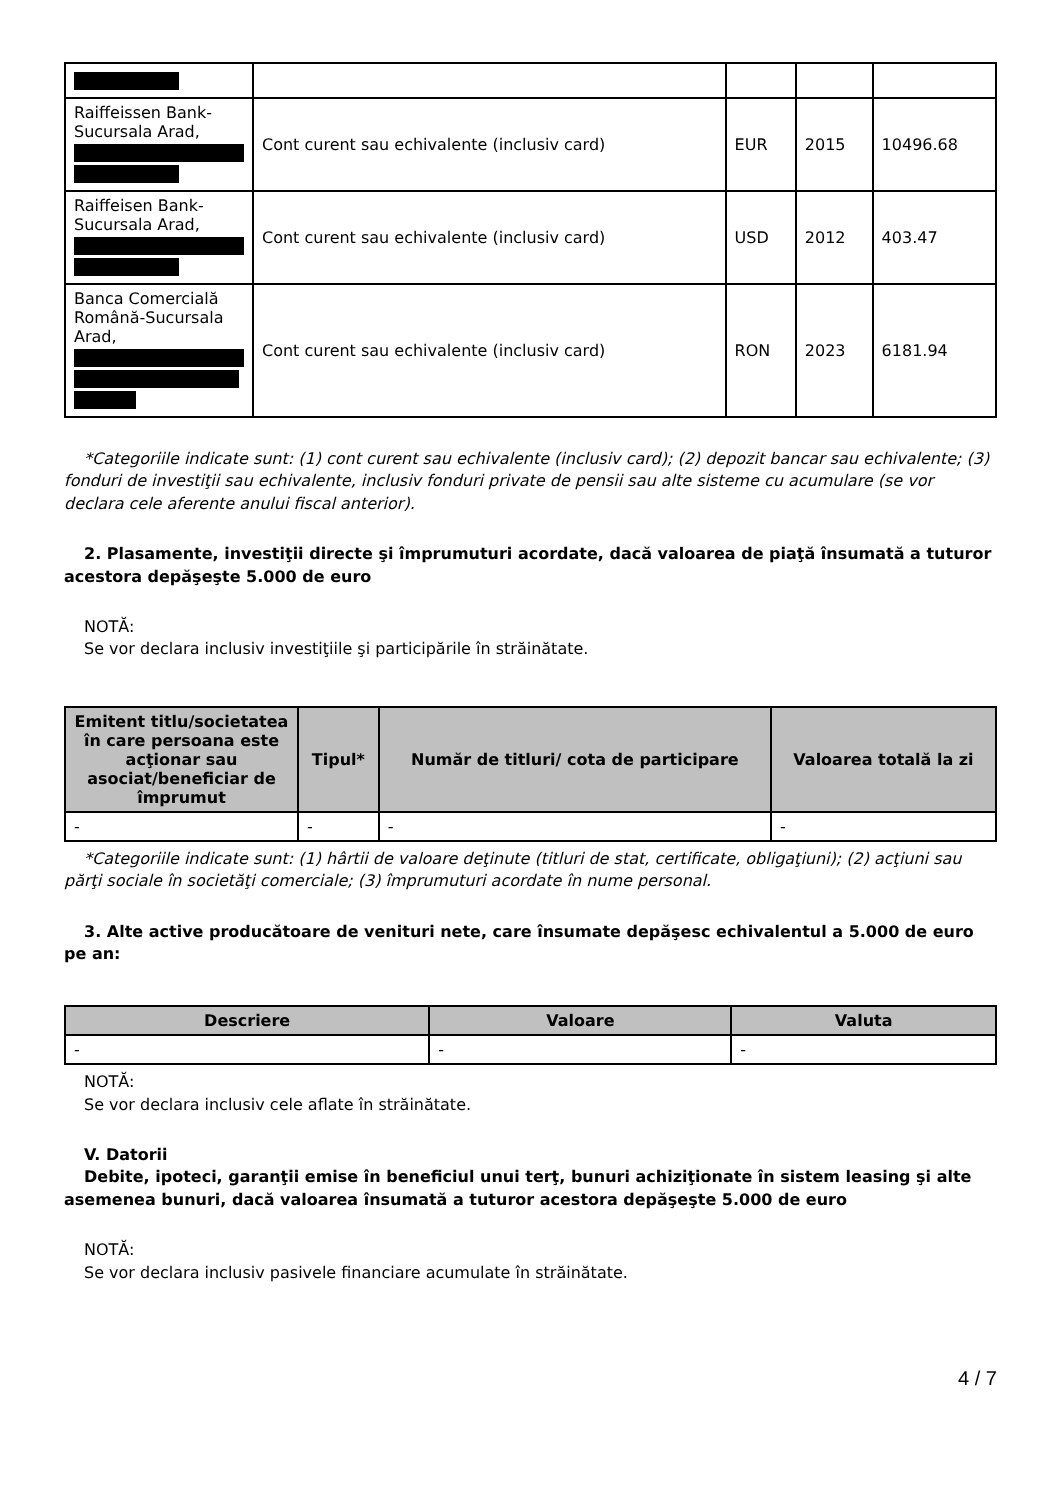| Raiffeissen Bank-Sucursala Arad, | Cont curent sau echivalente (inclusiv card) | EUR | 2015 | 10496.68 |
| Raiffeisen Bank-Sucursala Arad, | Cont curent sau echivalente (inclusiv card) | USD | 2012 | 403.47 |
| Banca Comercială Română-Sucursala Arad, | Cont curent sau echivalente (inclusiv card) | RON | 2023 | 6181.94 |
*Categoriile indicate sunt: (1) cont curent sau echivalente (inclusiv card); (2) depozit bancar sau echivalente; (3) fonduri de investiţii sau echivalente, inclusiv fonduri private de pensii sau alte sisteme cu acumulare (se vor declara cele aferente anului fiscal anterior).
2. Plasamente, investiţii directe şi împrumuturi acordate, dacă valoarea de piaţă însumată a tuturor acestora depăşeşte 5.000 de euro
NOTĂ:
Se vor declara inclusiv investiţiile şi participările în străinătate.
| Emitent titlu/societatea în care persoana este acţionar sau asociat/beneficiar de împrumut | Tipul* | Număr de titluri/ cota de participare | Valoarea totală la zi |
| --- | --- | --- | --- |
| - | - | - | - |
*Categoriile indicate sunt: (1) hârtii de valoare deţinute (titluri de stat, certificate, obligaţiuni); (2) acţiuni sau părţi sociale în societăţi comerciale; (3) împrumuturi acordate în nume personal.
3. Alte active producătoare de venituri nete, care însumate depăşesc echivalentul a 5.000 de euro pe an:
| Descriere | Valoare | Valuta |
| --- | --- | --- |
| - | - | - |
NOTĂ:
Se vor declara inclusiv cele aflate în străinătate.
V. Datorii
Debite, ipoteci, garanţii emise în beneficiul unui terţ, bunuri achiziţionate în sistem leasing şi alte asemenea bunuri, dacă valoarea însumată a tuturor acestora depăşeşte 5.000 de euro
NOTĂ:
Se vor declara inclusiv pasivele financiare acumulate în străinătate.
4 / 7